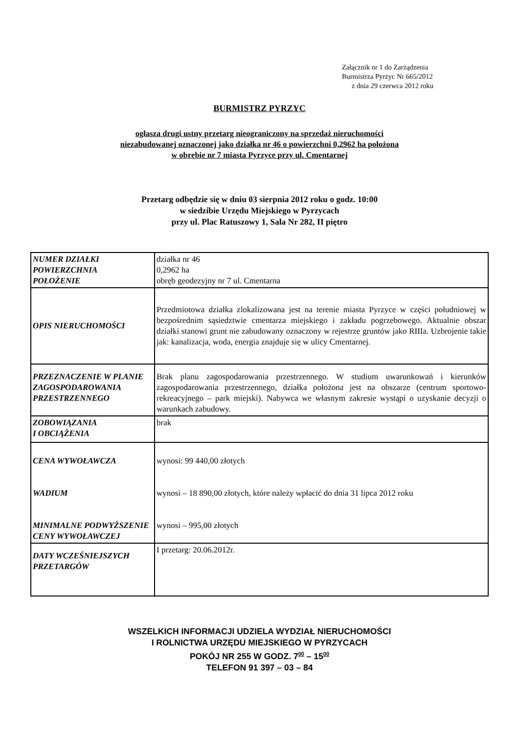Załącznik nr 1 do Zarządzenia
Burmistrza Pyrzyc Nr 665/2012
z dnia 29 czerwca 2012 roku
BURMISTRZ PYRZYC
ogłasza drugi ustny przetarg nieograniczony na sprzedaż nieruchomości
niezabudowanej oznaczonej jako działka nr 46 o powierzchni 0,2962 ha położona
w obrębie nr 7 miasta Pyrzyce przy ul. Cmentarnej
Przetarg odbędzie się w dniu 03 sierpnia 2012 roku o godz. 10:00
w siedzibie Urzędu Miejskiego w Pyrzycach
przy ul. Plac Ratuszowy 1, Sala Nr 282, II piętro
| NUMER DZIAŁKI POWIERZCHNIA POŁOŻENIE | działka nr 46 0,2962 ha obręb geodezyjny nr 7 ul. Cmentarna |
| OPIS NIERUCHOMOŚCI | Przedmiotowa działka zlokalizowana jest na terenie miasta Pyrzyce w części południowej w bezpośrednim sąsiedztwie cmentarza miejskiego i zakładu pogrzebowego. Aktualnie obszar działki stanowi grunt nie zabudowany oznaczony w rejestrze gruntów jako RIIIa. Uzbrojenie takie jak: kanalizacja, woda, energia znajduje się w ulicy Cmentarnej. |
| PRZEZNACZENIE W PLANIE ZAGOSPODAROWANIA PRZESTRZENNEGO | Brak planu zagospodarowania przestrzennego. W studium uwarunkowań i kierunków zagospodarowania przestrzennego, działka położona jest na obszarze (centrum sportowo-rekreacyjnego – park miejski). Nabywca we własnym zakresie wystąpi o uzyskanie decyzji o warunkach zabudowy. |
| ZOBOWIĄZANIA I OBCIĄŻENIA | brak |
| CENA WYWOŁAWCZA WADIUM MINIMALNE PODWYŻSZENIE CENY WYWOŁAWCZEJ | wynosi: 99 440,00 złotych wynosi – 18 890,00 złotych, które należy wpłacić do dnia 31 lipca 2012 roku wynosi – 995,00 złotych |
| DATY WCZEŚNIEJSZYCH PRZETARGÓW | I przetarg: 20.06.2012r. |
WSZELKICH INFORMACJI UDZIELA WYDZIAŁ NIERUCHOMOŚCI
I ROLNICTWA URZĘDU MIEJSKIEGO W PYRZYCACH
POKÓJ NR 255 W GODZ. 7<sup>00</sup> – 15<sup>00</sup>
TELEFON 91 397 – 03 – 84